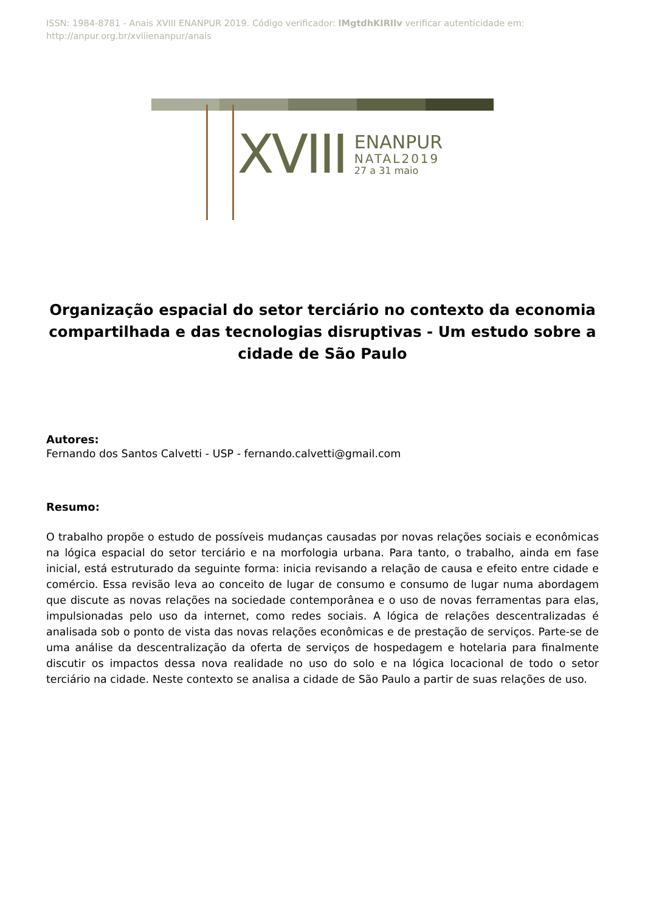ISSN: 1984-8781 - Anais XVIII ENANPUR 2019. Código verificador: lMgtdhKIRIlv verificar autenticidade em: http://anpur.org.br/xviiienanpur/anais
XVIII ENANPUR
NATAL2019
27 a 31 maio
Organização espacial do setor terciário no contexto da economia compartilhada e das tecnologias disruptivas - Um estudo sobre a cidade de São Paulo
Autores:
Fernando dos Santos Calvetti - USP - fernando.calvetti@gmail.com
Resumo:
O trabalho propõe o estudo de possíveis mudanças causadas por novas relações sociais e econômicas na lógica espacial do setor terciário e na morfologia urbana. Para tanto, o trabalho, ainda em fase inicial, está estruturado da seguinte forma: inicia revisando a relação de causa e efeito entre cidade e comércio. Essa revisão leva ao conceito de lugar de consumo e consumo de lugar numa abordagem que discute as novas relações na sociedade contemporânea e o uso de novas ferramentas para elas, impulsionadas pelo uso da internet, como redes sociais. A lógica de relações descentralizadas é analisada sob o ponto de vista das novas relações econômicas e de prestação de serviços. Parte-se de uma análise da descentralização da oferta de serviços de hospedagem e hotelaria para finalmente discutir os impactos dessa nova realidade no uso do solo e na lógica locacional de todo o setor terciário na cidade. Neste contexto se analisa a cidade de São Paulo a partir de suas relações de uso.